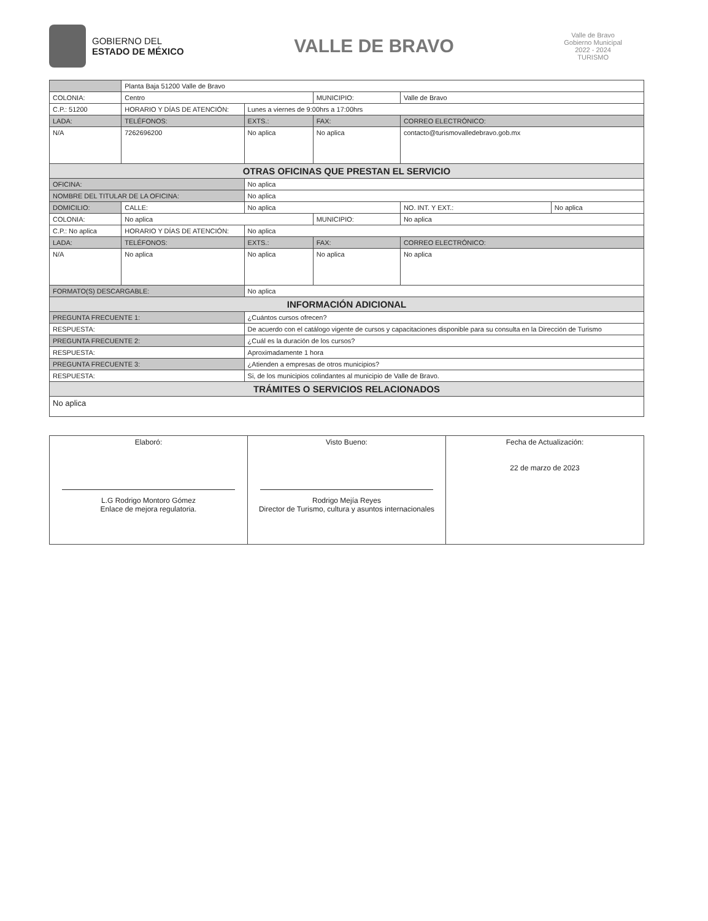GOBIERNO DEL
ESTADO DE MÉXICO
VALLE DE BRAVO
Valle de Bravo
Gobierno Municipal
2022 - 2024
TURISMO
| | Planta Baja 51200 Valle de Bravo | | | | | | |
| COLONIA: | Centro | | | MUNICIPIO: | Valle de Bravo | | |
| C.P.: 51200 | HORARIO Y DÍAS DE ATENCIÓN: | | Lunes a viernes de 9:00hrs a 17:00hrs | | | | |
| LADA: | TELÉFONOS: | | EXTS.: | FAX: | | CORREO ELECTRÓNICO: | |
| N/A | 7262696200 | | No aplica | No aplica | | contacto@turismovalledebravo.gob.mx | |
| OTRAS OFICINAS QUE PRESTAN EL SERVICIO | | | | | | | |
| OFICINA: | | No aplica | | | | | |
| NOMBRE DEL TITULAR DE LA OFICINA: | | | No aplica | | | | |
| DOMICILIO: | CALLE: | No aplica | | | | NO. INT. Y EXT.: | No aplica |
| COLONIA: | No aplica | | | MUNICIPIO: | No aplica | | |
| C.P.: No aplica | HORARIO Y DÍAS DE ATENCIÓN: | | No aplica | | | | |
| LADA: | TELÉFONOS: | | EXTS.: | FAX: | | CORREO ELECTRÓNICO: | |
| N/A | No aplica | | No aplica | No aplica | | No aplica | |
| FORMATO(S) DESCARGABLE: | | No aplica | | | | | |
| INFORMACIÓN ADICIONAL | | | | | | | |
| PREGUNTA FRECUENTE 1: | | ¿Cuántos cursos ofrecen? | | | | | |
| RESPUESTA: | | De acuerdo con el catálogo vigente de cursos y capacitaciones disponible para su consulta en la Dirección de Turismo | | | | | |
| PREGUNTA FRECUENTE 2: | | ¿Cuál es la duración de los cursos? | | | | | |
| RESPUESTA: | | Aproximadamente 1 hora | | | | | |
| PREGUNTA FRECUENTE 3: | | ¿Atienden a empresas de otros municipios? | | | | | |
| RESPUESTA: | | Si, de los municipios colindantes al municipio de Valle de Bravo. | | | | | |
| TRÁMITES O SERVICIOS RELACIONADOS | | | | | | | |
| No aplica | | | | | | | |
| Elaboró: L.G Rodrigo Montoro Gómez Enlace de mejora regulatoria. | Visto Bueno: Rodrigo Mejía Reyes Director de Turismo, cultura y asuntos internacionales | Fecha de Actualización: 22 de marzo de 2023 |